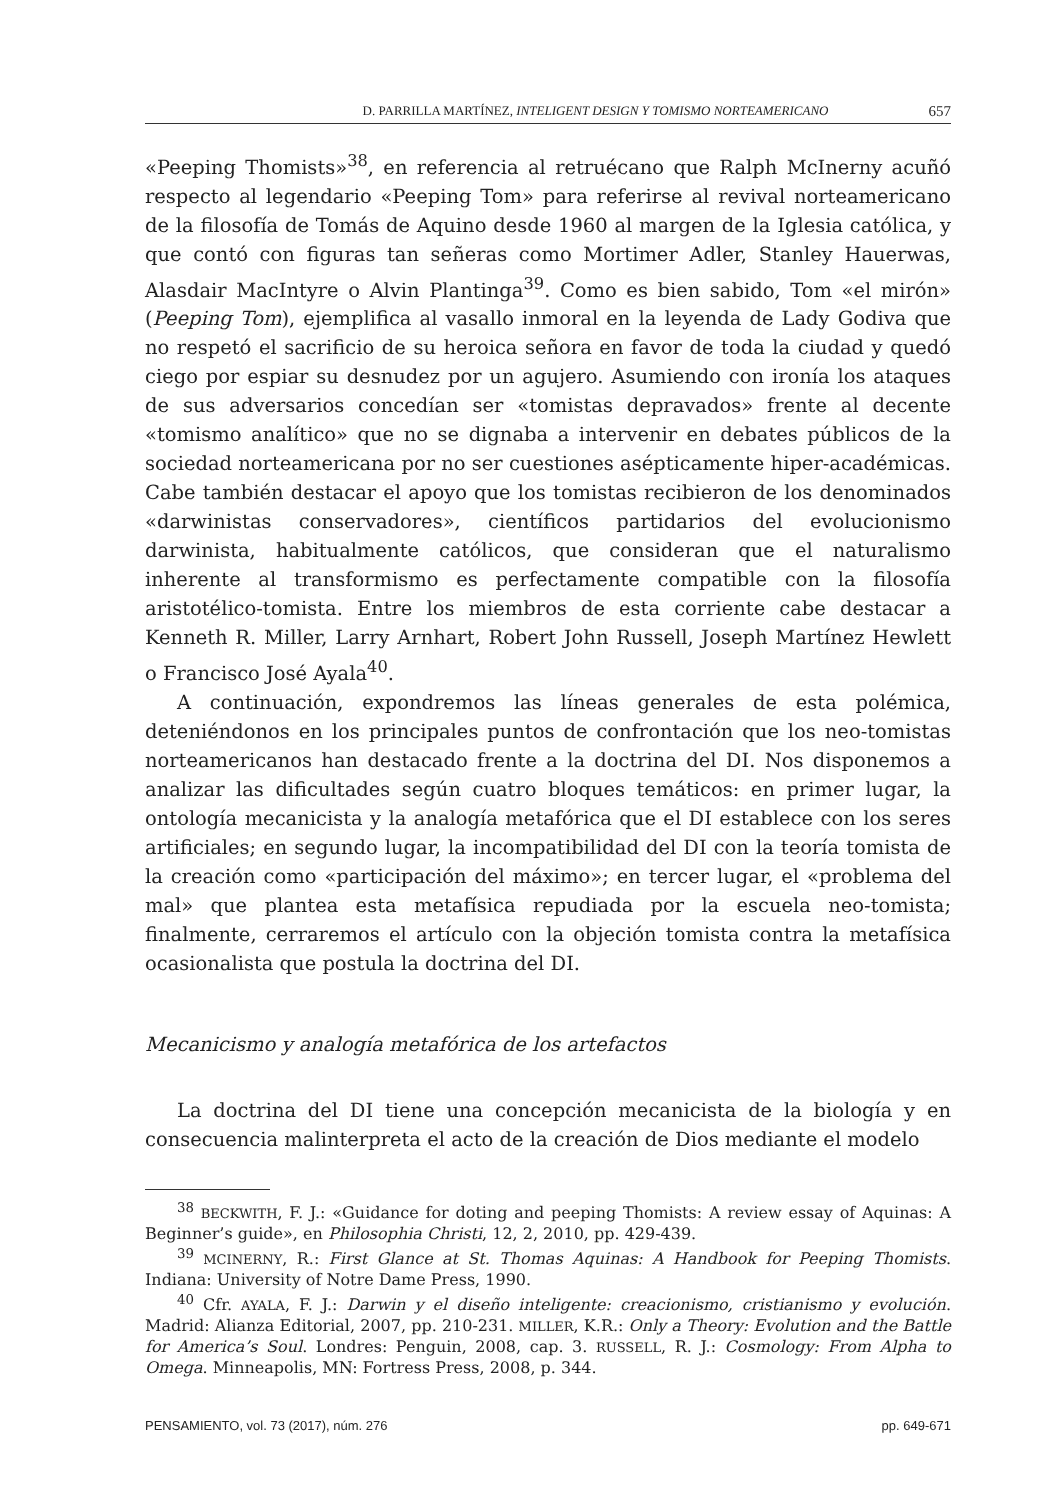D. PARRILLA MARTÍNEZ, INTELIGENT DESIGN Y TOMISMO NORTEAMERICANO 657
«Peeping Thomists»<sup>38</sup>, en referencia al retruécano que Ralph McInerny acuñó respecto al legendario «Peeping Tom» para referirse al revival norteamericano de la filosofía de Tomás de Aquino desde 1960 al margen de la Iglesia católica, y que contó con figuras tan señeras como Mortimer Adler, Stanley Hauerwas, Alasdair MacIntyre o Alvin Plantinga<sup>39</sup>. Como es bien sabido, Tom «el mirón» (Peeping Tom), ejemplifica al vasallo inmoral en la leyenda de Lady Godiva que no respetó el sacrificio de su heroica señora en favor de toda la ciudad y quedó ciego por espiar su desnudez por un agujero. Asumiendo con ironía los ataques de sus adversarios concedían ser «tomistas depravados» frente al decente «tomismo analítico» que no se dignaba a intervenir en debates públicos de la sociedad norteamericana por no ser cuestiones asépticamente hiper-académicas. Cabe también destacar el apoyo que los tomistas recibieron de los denominados «darwinistas conservadores», científicos partidarios del evolucionismo darwinista, habitualmente católicos, que consideran que el naturalismo inherente al transformismo es perfectamente compatible con la filosofía aristotélico-tomista. Entre los miembros de esta corriente cabe destacar a Kenneth R. Miller, Larry Arnhart, Robert John Russell, Joseph Martínez Hewlett o Francisco José Ayala<sup>40</sup>.
A continuación, expondremos las líneas generales de esta polémica, deteniéndonos en los principales puntos de confrontación que los neo-tomistas norteamericanos han destacado frente a la doctrina del DI. Nos disponemos a analizar las dificultades según cuatro bloques temáticos: en primer lugar, la ontología mecanicista y la analogía metafórica que el DI establece con los seres artificiales; en segundo lugar, la incompatibilidad del DI con la teoría tomista de la creación como «participación del máximo»; en tercer lugar, el «problema del mal» que plantea esta metafísica repudiada por la escuela neo-tomista; finalmente, cerraremos el artículo con la objeción tomista contra la metafísica ocasionalista que postula la doctrina del DI.
Mecanicismo y analogía metafórica de los artefactos
La doctrina del DI tiene una concepción mecanicista de la biología y en consecuencia malinterpreta el acto de la creación de Dios mediante el modelo
<sup>38</sup> BECKWITH, F. J.: «Guidance for doting and peeping Thomists: A review essay of Aquinas: A Beginner’s guide», en Philosophia Christi, 12, 2, 2010, pp. 429-439.
<sup>39</sup> MCINERNY, R.: First Glance at St. Thomas Aquinas: A Handbook for Peeping Thomists. Indiana: University of Notre Dame Press, 1990.
<sup>40</sup> Cfr. AYALA, F. J.: Darwin y el diseño inteligente: creacionismo, cristianismo y evolución. Madrid: Alianza Editorial, 2007, pp. 210-231. MILLER, K.R.: Only a Theory: Evolution and the Battle for America’s Soul. Londres: Penguin, 2008, cap. 3. RUSSELL, R. J.: Cosmology: From Alpha to Omega. Minneapolis, MN: Fortress Press, 2008, p. 344.
PENSAMIENTO, vol. 73 (2017), núm. 276 pp. 649-671